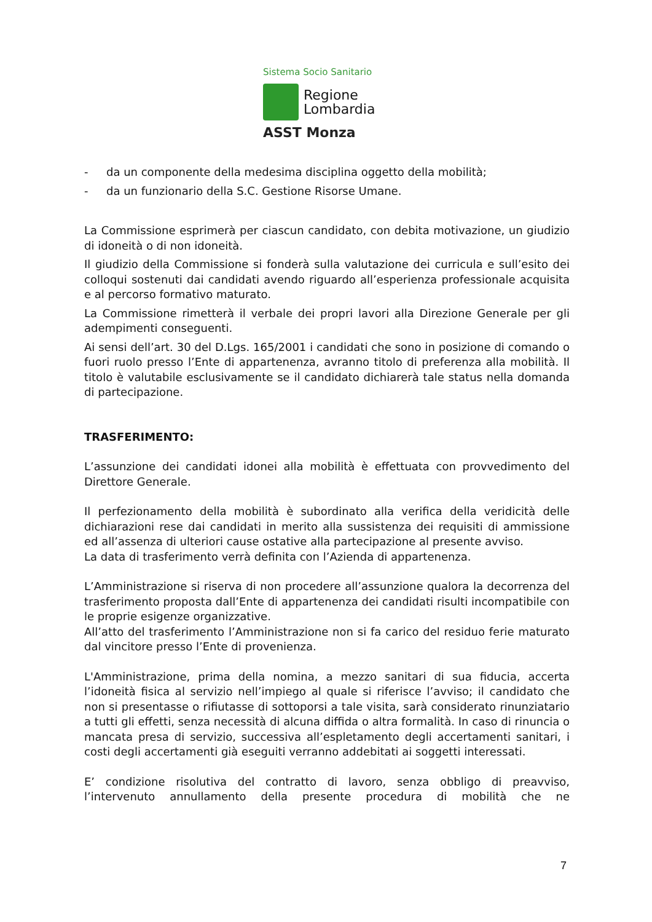Sistema Socio Sanitario
Regione
Lombardia
ASST Monza
- da un componente della medesima disciplina oggetto della mobilità;
- da un funzionario della S.C. Gestione Risorse Umane.
La Commissione esprimerà per ciascun candidato, con debita motivazione, un giudizio di idoneità o di non idoneità.
Il giudizio della Commissione si fonderà sulla valutazione dei curricula e sull’esito dei colloqui sostenuti dai candidati avendo riguardo all’esperienza professionale acquisita e al percorso formativo maturato.
La Commissione rimetterà il verbale dei propri lavori alla Direzione Generale per gli adempimenti conseguenti.
Ai sensi dell’art. 30 del D.Lgs. 165/2001 i candidati che sono in posizione di comando o fuori ruolo presso l’Ente di appartenenza, avranno titolo di preferenza alla mobilità. Il titolo è valutabile esclusivamente se il candidato dichiarerà tale status nella domanda di partecipazione.
TRASFERIMENTO:
L’assunzione dei candidati idonei alla mobilità è effettuata con provvedimento del Direttore Generale.
Il perfezionamento della mobilità è subordinato alla verifica della veridicità delle dichiarazioni rese dai candidati in merito alla sussistenza dei requisiti di ammissione ed all’assenza di ulteriori cause ostative alla partecipazione al presente avviso.
La data di trasferimento verrà definita con l’Azienda di appartenenza.
L’Amministrazione si riserva di non procedere all’assunzione qualora la decorrenza del trasferimento proposta dall’Ente di appartenenza dei candidati risulti incompatibile con le proprie esigenze organizzative.
All’atto del trasferimento l’Amministrazione non si fa carico del residuo ferie maturato dal vincitore presso l’Ente di provenienza.
L'Amministrazione, prima della nomina, a mezzo sanitari di sua fiducia, accerta l’idoneità fisica al servizio nell’impiego al quale si riferisce l’avviso; il candidato che non si presentasse o rifiutasse di sottoporsi a tale visita, sarà considerato rinunziatario a tutti gli effetti, senza necessità di alcuna diffida o altra formalità. In caso di rinuncia o mancata presa di servizio, successiva all’espletamento degli accertamenti sanitari, i costi degli accertamenti già eseguiti verranno addebitati ai soggetti interessati.
E’ condizione risolutiva del contratto di lavoro, senza obbligo di preavviso, l’intervenuto annullamento della presente procedura di mobilità che ne
7